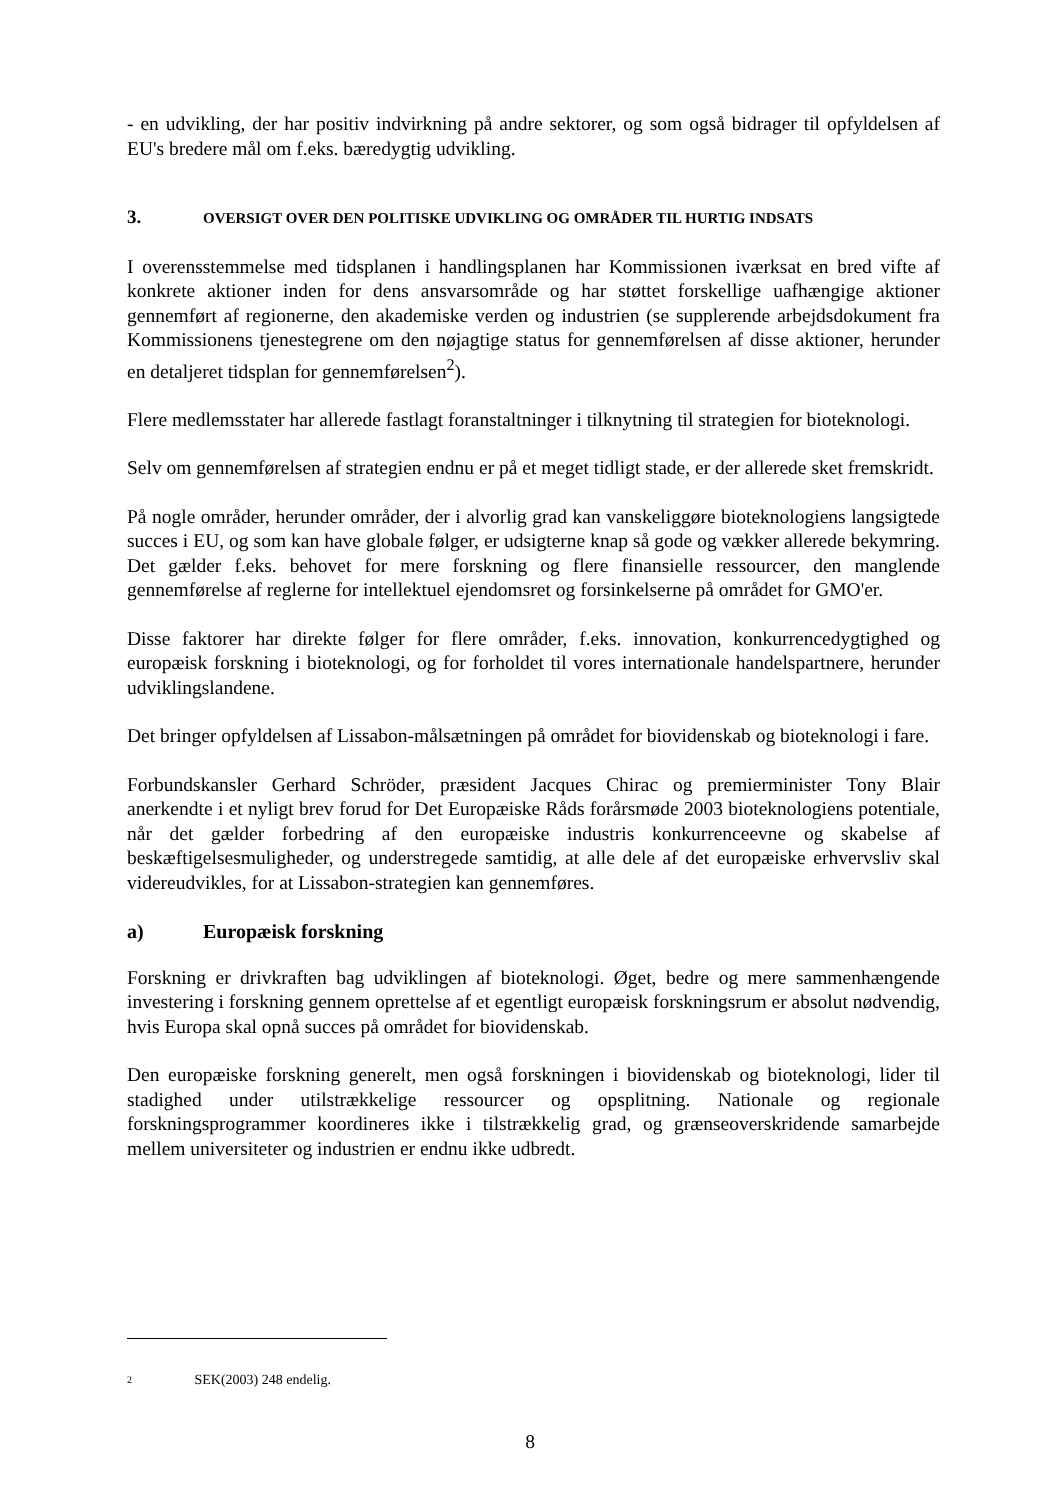- en udvikling, der har positiv indvirkning på andre sektorer, og som også bidrager til opfyldelsen af EU's bredere mål om f.eks. bæredygtig udvikling.
3. OVERSIGT OVER DEN POLITISKE UDVIKLING OG OMRÅDER TIL HURTIG INDSATS
I overensstemmelse med tidsplanen i handlingsplanen har Kommissionen iværksat en bred vifte af konkrete aktioner inden for dens ansvarsområde og har støttet forskellige uafhængige aktioner gennemført af regionerne, den akademiske verden og industrien (se supplerende arbejdsdokument fra Kommissionens tjenestegrene om den nøjagtige status for gennemførelsen af disse aktioner, herunder en detaljeret tidsplan for gennemførelsen<sup>2</sup>).
Flere medlemsstater har allerede fastlagt foranstaltninger i tilknytning til strategien for bioteknologi.
Selv om gennemførelsen af strategien endnu er på et meget tidligt stade, er der allerede sket fremskridt.
På nogle områder, herunder områder, der i alvorlig grad kan vanskeliggøre bioteknologiens langsigtede succes i EU, og som kan have globale følger, er udsigterne knap så gode og vækker allerede bekymring. Det gælder f.eks. behovet for mere forskning og flere finansielle ressourcer, den manglende gennemførelse af reglerne for intellektuel ejendomsret og forsinkelserne på området for GMO'er.
Disse faktorer har direkte følger for flere områder, f.eks. innovation, konkurrencedygtighed og europæisk forskning i bioteknologi, og for forholdet til vores internationale handelspartnere, herunder udviklingslandene.
Det bringer opfyldelsen af Lissabon-målsætningen på området for biovidenskab og bioteknologi i fare.
Forbundskansler Gerhard Schröder, præsident Jacques Chirac og premierminister Tony Blair anerkendte i et nyligt brev forud for Det Europæiske Råds forårsmøde 2003 bioteknologiens potentiale, når det gælder forbedring af den europæiske industris konkurrenceevne og skabelse af beskæftigelsesmuligheder, og understregede samtidig, at alle dele af det europæiske erhvervsliv skal videreudvikles, for at Lissabon-strategien kan gennemføres.
a) Europæisk forskning
Forskning er drivkraften bag udviklingen af bioteknologi. Øget, bedre og mere sammenhængende investering i forskning gennem oprettelse af et egentligt europæisk forskningsrum er absolut nødvendig, hvis Europa skal opnå succes på området for biovidenskab.
Den europæiske forskning generelt, men også forskningen i biovidenskab og bioteknologi, lider til stadighed under utilstrækkelige ressourcer og opsplitning. Nationale og regionale forskningsprogrammer koordineres ikke i tilstrækkelig grad, og grænseoverskridende samarbejde mellem universiteter og industrien er endnu ikke udbredt.
<sup>2</sup> SEK(2003) 248 endelig.
8